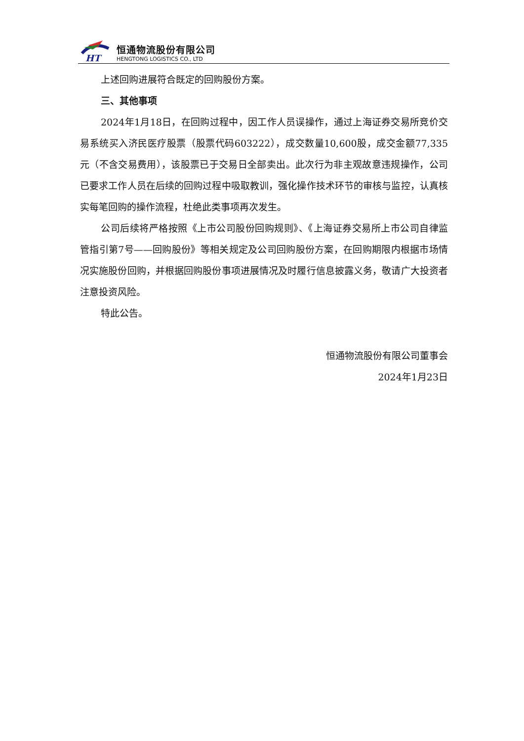HT
恒通物流股份有限公司
HENGTONG LOGISTICS CO., LTD
上述回购进展符合既定的回购股份方案。
三、其他事项
2024年1月18日，在回购过程中，因工作人员误操作，通过上海证券交易所竞价交易系统买入济民医疗股票（股票代码603222），成交数量10,600股，成交金额77,335元（不含交易费用），该股票已于交易日全部卖出。此次行为非主观故意违规操作，公司已要求工作人员在后续的回购过程中吸取教训，强化操作技术环节的审核与监控，认真核实每笔回购的操作流程，杜绝此类事项再次发生。
公司后续将严格按照《上市公司股份回购规则》、《上海证券交易所上市公司自律监管指引第7号——回购股份》等相关规定及公司回购股份方案，在回购期限内根据市场情况实施股份回购，并根据回购股份事项进展情况及时履行信息披露义务，敬请广大投资者注意投资风险。
特此公告。
恒通物流股份有限公司董事会
2024年1月23日